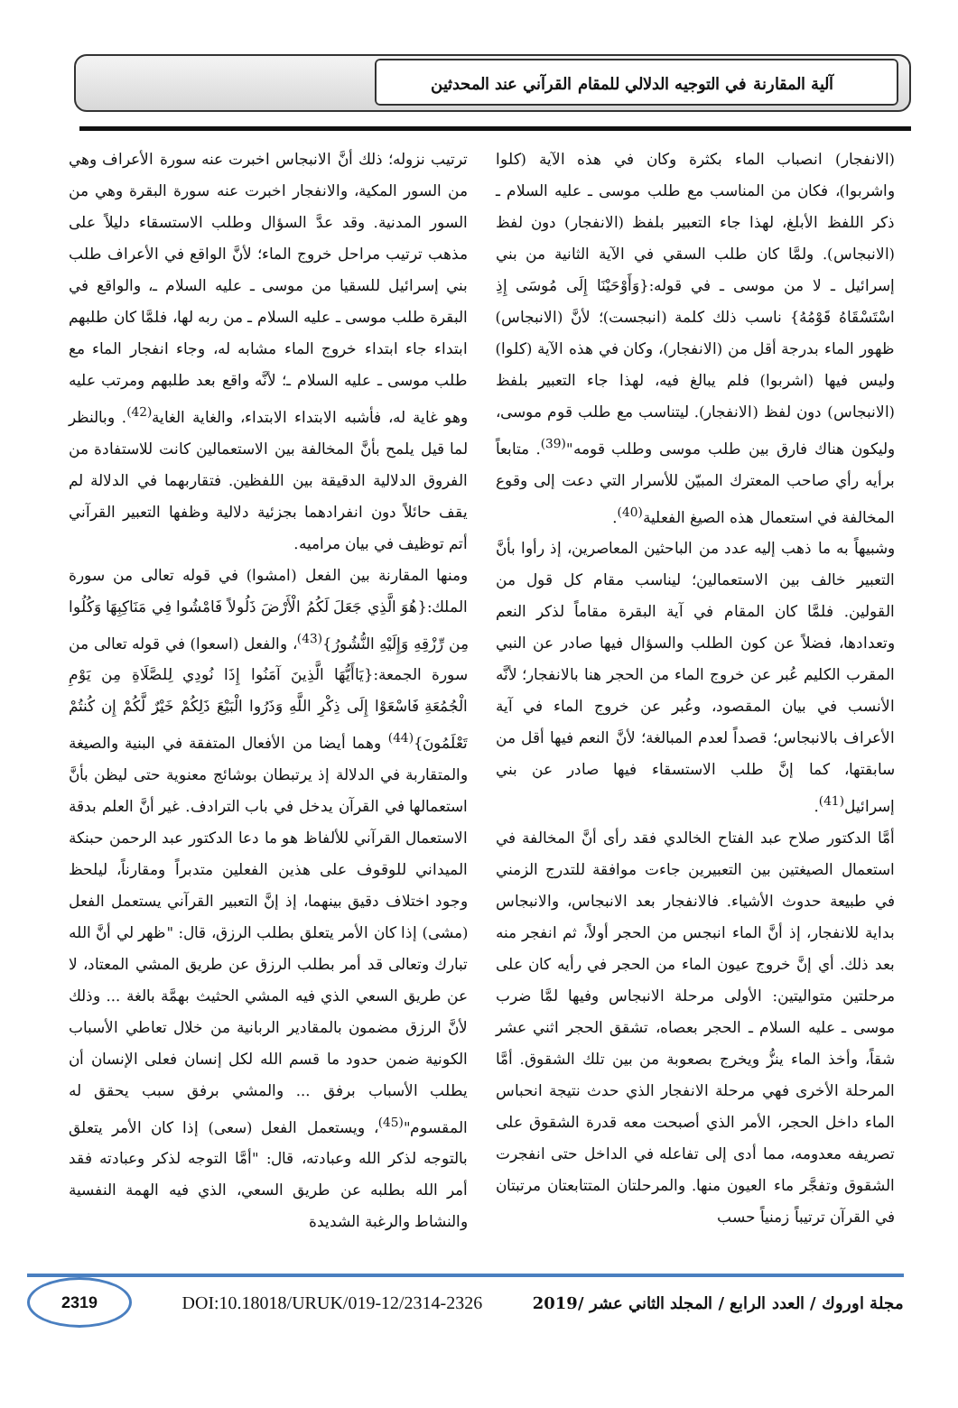آلية المقارنة في التوجيه الدلالي للمقام القرآني عند المحدثين
(الانفجار) انصباب الماء بكثرة وكان في هذه الآية (كلوا واشربوا)، فكان من المناسب مع طلب موسى ـ عليه السلام ـ ذكر اللفظ الأبلغ، لهذا جاء التعبير بلفظ (الانفجار) دون لفظ (الانبجاس). ولمَّا كان طلب السقي في الآية الثانية من بني إسرائيل ـ لا من موسى ـ في قوله:{وَأَوْحَيْنَا إِلَى مُوسَى إِذِ اسْتَسْقَاهُ قَوْمُهُ} ناسب ذلك كلمة (انبجست)؛ لأنَّ (الانبجاس) ظهور الماء بدرجة أقل من (الانفجار)، وكان في هذه الآية (كلوا) وليس فيها (اشربوا) فلم يبالغ فيه، لهذا جاء التعبير بلفظ (الانبجاس) دون لفظ (الانفجار). ليتناسب مع طلب قوم موسى، وليكون هناك فارق بين طلب موسى وطلب قومه"<sup>(39)</sup>. متابعاً برأيه رأي صاحب المعترك المبيّن للأسرار التي دعت إلى وقوع المخالفة في استعمال هذه الصيغ الفعلية<sup>(40)</sup>.
وشبيهاً به ما ذهب إليه عدد من الباحثين المعاصرين، إذ رأوا بأنَّ التعبير خالف بين الاستعمالين؛ ليناسب مقام كل قول من القولين. فلمَّا كان المقام في آية البقرة مقاماً لذكر النعم وتعدادها، فضلاً عن كون الطلب والسؤال فيها صادر عن النبي المقرب الكليم عُبر عن خروج الماء من الحجر هنا بالانفجار؛ لأنَّه الأنسب في بيان المقصود، وعُبر عن خروج الماء في آية الأعراف بالانبجاس؛ قصداً لعدم المبالغة؛ لأنَّ النعم فيها أقل من سابقتها، كما إنَّ طلب الاستسقاء فيها صادر عن بني إسرائيل<sup>(41)</sup>.
أمَّا الدكتور صلاح عبد الفتاح الخالدي فقد رأى أنَّ المخالفة في استعمال الصيغتين بين التعبيرين جاءت موافقة للتدرج الزمني في طبيعة حدوث الأشياء. فالانفجار بعد الانبجاس، والانبجاس بداية للانفجار، إذ أنَّ الماء انبجس من الحجر أولاً، ثم انفجر منه بعد ذلك. أي إنَّ خروج عيون الماء من الحجر في رأيه كان على مرحلتين متواليتين: الأولى مرحلة الانبجاس وفيها لمَّا ضرب موسى ـ عليه السلام ـ الحجر بعصاه، تشقق الحجر اثني عشر شقاً، وأخذ الماء ينزُّ ويخرج بصعوبة من بين تلك الشقوق. أمَّا المرحلة الأخرى فهي مرحلة الانفجار الذي حدث نتيجة انحباس الماء داخل الحجر، الأمر الذي أصبحت معه قدرة الشقوق على تصريفه معدومه، مما أدى إلى تفاعله في الداخل حتى انفجرت الشقوق وتفجَّر ماء العيون منها. والمرحلتان المتتابعتان مرتبتان في القرآن ترتيباً زمنياً حسب
ترتيب نزوله؛ ذلك أنَّ الانبجاس اخبرت عنه سورة الأعراف وهي من السور المكية، والانفجار اخبرت عنه سورة البقرة وهي من السور المدنية. وقد عدَّ السؤال وطلب الاستسقاء دليلاً على مذهب ترتيب مراحل خروج الماء؛ لأنَّ الواقع في الأعراف طلب بني إسرائيل للسقيا من موسى ـ عليه السلام ـ، والواقع في البقرة طلب موسى ـ عليه السلام ـ من ربه لها، فلمَّا كان طلبهم ابتداء جاء ابتداء خروج الماء مشابه له، وجاء انفجار الماء مع طلب موسى ـ عليه السلام ـ؛ لأنَّه واقع بعد طلبهم ومرتب عليه وهو غاية له، فأشبه الابتداء الابتداء، والغاية الغاية<sup>(42)</sup>. وبالنظر لما قيل يلمح بأنَّ المخالفة بين الاستعمالين كانت للاستفادة من الفروق الدلالية الدقيقة بين اللفظين. فتقاربهما في الدلالة لم يقف حائلاً دون انفرادهما بجزئية دلالية وظفها التعبير القرآني أتم توظيف في بيان مراميه.
ومنها المقارنة بين الفعل (امشوا) في قوله تعالى من سورة الملك:{هُوَ الَّذِي جَعَلَ لَكُمُ الْأَرْضَ ذَلُولاً فَامْشُوا فِي مَنَاكِبِهَا وَكُلُوا مِن رِّزْقِهِ وَإِلَيْهِ النُّشُورُ}<sup>(43)</sup>، والفعل (اسعوا) في قوله تعالى من سورة الجمعة:{يَاأَيُّهَا الَّذِينَ آمَنُوا إِذَا نُودِي لِلصَّلَاةِ مِن يَوْمِ الْجُمُعَةِ فَاسْعَوْا إِلَى ذِكْرِ اللَّهِ وَذَرُوا الْبَيْعَ ذَلِكُمْ خَيْرٌ لَّكُمْ إِن كُنتُمْ تَعْلَمُونَ}<sup>(44)</sup> وهما أيضا من الأفعال المتفقة في البنية والصيغة والمتقاربة في الدلالة إذ يرتبطان بوشائج معنوية حتى ليظن بأنَّ استعمالها في القرآن يدخل في باب الترادف. غير أنَّ العلم بدقة الاستعمال القرآني للألفاظ هو ما دعا الدكتور عبد الرحمن حبنكة الميداني للوقوف على هذين الفعلين متدبراً ومقارناً، ليلحظ وجود اختلاف دقيق بينهما، إذ إنَّ التعبير القرآني يستعمل الفعل (مشى) إذا كان الأمر يتعلق بطلب الرزق، قال: "ظهر لي أنَّ الله تبارك وتعالى قد أمر بطلب الرزق عن طريق المشي المعتاد، لا عن طريق السعي الذي فيه المشي الحثيث بهمَّة بالغة ... وذلك لأنَّ الرزق مضمون بالمقادير الربانية من خلال تعاطي الأسباب الكونية ضمن حدود ما قسم الله لكل إنسان فعلى الإنسان أن يطلب الأسباب برفق ... والمشي برفق سبب يحقق له المقسوم"<sup>(45)</sup>، ويستعمل الفعل (سعى) إذا كان الأمر يتعلق بالتوجه لذكر الله وعبادته، قال: "أمَّا التوجه لذكر وعبادته فقد أمر الله بطلبه عن طريق السعي، الذي فيه الهمة النفسية والنشاط والرغبة الشديدة
مجلة اوروك / العدد الرابع / المجلد الثاني عشر /2019 DOI:10.18018/URUK/019-12/2314-2326 2319